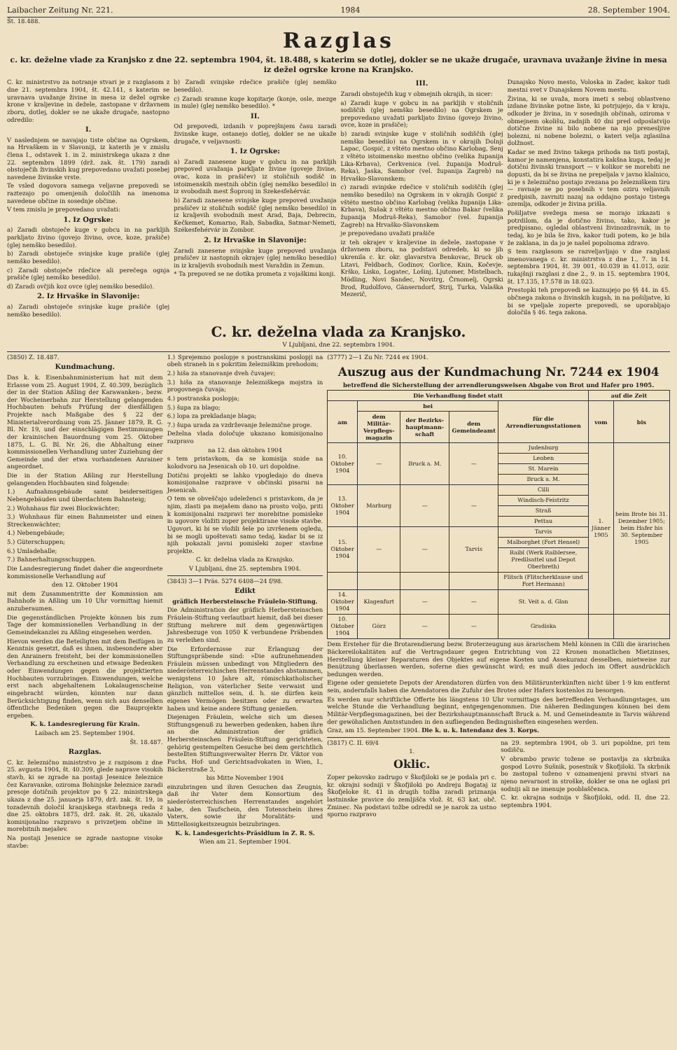Laibacher Zeitung Nr. 221. 1984 28. September 1904.
Št. 18.488.
Razglas
c. kr. deželne vlade za Kranjsko z dne 22. septembra 1904, št. 18.488, s katerim se dotlej, dokler se ne ukaže drugače, uravnava uvažanje živine in mesa iz dežel ogrske krone na Kranjsko.
C. kr. ministrstvo za notranje stvari je z razglasom z dne 21. septembra 1904, št. 42.141, s katerim se uravnava uvažanje živine in mesa iz dežel ogrske krone v kraljevine in dežele, zastopane v državnem zboru, dotlej, dokler se ne ukaže drugače, nastopno odredilo:
I.
V naslednjem se navajajo tiste občine na Ogrskem, na Hrvaškem in v Slavoniji, iz katerih je v zmislu člena I., odstavek 1. in 2. ministrskega ukaza z dne 22. septembra 1899 (drž. zak. št. 179) zaradi obstoječih živinskih kug prepovedano uvažati posebej navedene živinske vrste.
Te vsled dogovora samega veljavne prepovedi se raztezajo po omenjenih določilih na imenoma navedene občine in sosednje občine.
V tem zmislu je prepovedano uvažati:
1. Iz Ogrske:
a) Zaradi obstoječe kuge v gobcu in na parkljih parkljato živino (govejo živino, ovce, koze, prašiče) (glej nemško besedilo).
b) Zaradi obstoječe svinjske kuge prašiče (glej nemško besedilo).
c) Zaradi obstoječe rdečice ali perečega ognja prašiče (glej nemško besedilo).
d) Zaradi ovčjih koz ovce (glej nemško besedilo).
2. Iz Hrvaške in Slavonije:
a) Zaradi obstoječe svinjske kuge prašiče (glej nemško besedilo).
b) Zaradi svinjske rdečice prašiče (glej nemško besedilo).
c) Zaradi sramne kuge kopitarje (konje, osle, mezge in mule) (glej nemško besedilo). *
II.
Od prepovedi, izdanih v poprejšnjem času zaradi živinske kuge, ostanejo dotlej, dokler se ne ukaže drugače, v veljavnosti:
1. Iz Ogrske:
a) Zaradi zanesene kuge v gobcu in na parkljih prepoved uvažanja parkljate živine (goveje živine, ovac, koza in prašičev) iz stoličnih sodišč in istoimenskih mestnih občin (glej nemško besedilo) in iz svobodnih mest Šopronj in Szekesfehérvár.
b) Zaradi zanesene svinjske kuge prepoved uvažanja prašičev iz stoličnih sodišč (glej nemško besedilo) in iz kraljevih svobodnih mest Arad, Baja, Debrecin, Kečkemet, Komarno, Rab, Sabadka, Satmar-Nemeti, Székesfehérvár in Zombor.
2. Iz Hrvaške in Slavonije:
Zaradi zanesene svinjske kuge prepoved uvažanja prašičev iz nastopnih okrajev (glej nemško besedilo) in iz kraljevih svobodnih mest Varaždin in Zemun.
* Ta prepoved se ne dotika prometa z vojaškimi konji.
III.
Zaradi obstoječih kug v obmejnih okrajih, in sicer:
a) Zaradi kuge v gobcu in na parkljih v stoličnih sodiščih (glej nemško besedilo) na Ogrskem je prepovedano uvažati parkljato živino (govejo živino, ovce, koze in prašiče);
b) zaradi svinjske kuge v stoličnih sodiščih (glej nemško besedilo) na Ogrskem in v okrajih Dolnji Lapac, Gospić, z vštéto mestno občino Karlobag, Senj z vštéto istoimensko mestno občino (velika županija Lika-Krbava), Cerkvenica (vel. županija Modruš-Reka), Jaska, Samobor (vel. županija Zagreb) na Hrvaško-Slavonskem;
c) zaradi svinjske rdečice v stoličnih sodiščih (glej nemško besedilo) na Ogrskem in v okrajih Gospić z vštéto mestno občino Karlobag (velika županija Lika-Krbava), Sušak z vštéto mestno občino Bakar (velika županija Modruš-Reka), Samobor (vel. županija Zagreb) na Hrvaško-Slavonskem
je prepovedano uvažati prašiče
iz teh okrajev v kraljevine in dežele, zastopane v državnem zboru, na podstavi odredeb, ki so jih ukrenila c. kr. okr. glavarstva Benkovac, Bruck ob Litavi, Feldbach, Godinov, Gorlice, Knin, Kočevje, Krško, Lisko, Logatec, Lošinj, Ljutomer, Mistelbach, Mödling, Novi Sandec, Novitrg, Črnomelj, Ogrski Brod, Rudolfovo, Gänserndorf, Strij, Turka, Valaška Mezerič,
Dunajsko Novo mesto, Voloska in Zader, kakor tudi mestni svet v Dunajskem Novem mestu.
Živina, ki se uvaža, mora imeti s seboj oblastveno izdane živinske potne liste, ki potrjujejo, da v kraju, odkoder je živina, in v sosednjih občinah, oziroma v obmejnem okolišu, zadnjih 40 dni pred odposlatvijo dotične živine ni bilo nobene na njo prenesljive bolezni, ni nobene bolezni, o kateri velja zglasilna dolžnost.
Kadar se med živino takega prihoda na tisti postaji, kamor je namenjena, konstatira kakšna kuga, tedaj je dotični živinski transport — v kolikor se morebiti ne dopusti, da bi se živina ne prepeljala v javno klalnico, ki je s železnično postajo zvezana po železniškem tiru — ravnaje se po posebnih v tem oziru veljavnih predpisih, zavrniti nazaj na oddajno postajo tistega ozemlja, odkoder je živina prišla.
Pošiljatve svežega mesa se morajo izkazati s potrdilom, da je dotično živino, tako, kakor je predpisano, ogledal oblastveni živinozdravnik, in to tedaj, ko je bila še živa, kakor tudi potem, ko je bila že zaklana, in da jo je našel popolnoma zdravo.
S tem razglasom se razveljavljajo v dne razglasi imenovanega c. kr. ministrstva z dne 1., 7. in 14. septembra 1904, št. 39 001, 40.039 in 41.013, ozir. tukajšnji razglasi z dne 2., 9. in 15. septembra 1904, št. 17.135, 17.578 in 18.023.
Prestopki teh prepovedi se kaznujejo po §§ 44. in 45. občnega zakona o živinskih kugah, in na pošiljatve, ki bi se vpeljale zoperte prepovedi, se uporabljajo določila § 46. tega zakona.
C. kr. deželna vlada za Kranjsko.
V Ljubljani, dne 22. septembra 1904.
(3850) Z. 18.487.
Kundmachung.
Das k. k. Eisenbahnministerium hat mit dem Erlasse vom 25. August 1904, Z. 40.309, bezüglich der in der Station Aßling der Karawanken-, bezw. der Wocheinerbahn zur Herstellung gelangenden Hochbauten behufs Prüfung der diesfälligen Projekte nach Maßgabe des § 22 der Ministerialverordnung vom 25. Jänner 1879, R. G. Bl. Nr. 19, und der einschlägigen Bestimmungen der krainischen Bauordnung vom 25. Oktober 1875, L. G. Bl. Nr. 26, die Abhaltung einer kommissionellen Verhandlung unter Zuziehung der Gemeinde und der etwa vorhandenen Anrainer angeordnet.
Die in der Station Aßling zur Herstellung gelangenden Hochbauten sind folgende:
1.) Aufnahmsgebäude samt beiderseitigen Nebengebäuden und überdachtem Bahnsteig;
2.) Wohnhaus für zwei Blockwächter;
3.) Wohnhaus für einen Bahnmeister und einen Streckenwächter;
4.) Nebengebäude;
5.) Güterschuppen;
6.) Umladehalle;
7.) Bahnerhaltungsschuppen.
Die Landesregierung findet daher die angeordnete kommissionelle Verhandlung auf
den 12. Oktober 1904
mit dem Zusammentritte der Kommission am Bahnhofe in Aßling um 10 Uhr vormittag hiemit anzuberaumen.
Die gegenständlichen Projekte können bis zum Tage der kommissionellen Verhandlung in der Gemeindekanzlei zu Aßling eingesehen werden.
Hievon werden die Beteiligten mit dem Beifügen in Kenntnis gesetzt, daß es ihnen, insbesondere aber den Anrainern freisteht, bei der kommissionellen Verhandlung zu erscheinen und etwaige Bedenken oder Einwendungen gegen die projektierten Hochbauten vorzubringen. Einwendungen, welche erst nach abgehaltenem Lokalaugenscheine eingebracht würden, könnten nur dann Berücksichtigung finden, wenn sich aus denselben öffentliche Bedenken gegen die Bauprojekte ergeben.
K. k. Landesregierung für Krain.
Laibach am 25. September 1904.
Št. 18.487.
Razglas.
C. kr. železnično ministrstvo je z razpisom z dne 25. avgusta 1904, št. 40.309, glede naprave visokih stavb, ki se zgrade na postaji Jesenice železnice čez Karavanke, oziroma Bohinjske železnice zaradi presoje dotičnih projektov po § 22. ministrskega ukaza z dne 25. januarja 1879, drž. zak. št. 19, in tozadevnih določil kranjskega stavbnega reda z dne 25. oktobra 1875, drž. zak. št. 26, ukazalo komisijonalno razpravo s privzetjem občine in morebitnih mejašev.
Na postaji Jesenice se zgrade nastopne visoke stavbe:
1.) Sprejemno poslopje s postranskimi poslopji na obeh straneh in s pokritim železniškim prehodom;
2.) hiša za stanovanje dveh čuvajev;
3.) hiša za stanovanje železniškega mojstra in progovnega čuvaja;
4.) postranska poslopja;
5.) šupa za blago;
6.) lopa za prekladanje blaga;
7.) šupa urada za vzdrževanje železnične proge.
Deželna vlada določuje ukazano komisijonalno razpravo
na 12. dan oktobra 1904
s tem pristavkom, da se komisija snide na kolodvoru na Jesenicah ob 10. uri dopoldne.
Dotični projekti se lahko vpogledajo do dneva komisijonalne razprave v občinski pisarni na Jesenicah.
O tem se obveščajo udeleženci s pristavkom, da je njim, zlasti pa mejašem dano na prosto voljo, priti k komisijonalni razpravi ter morebitne pomisleke in ugovore vložiti zoper projektirane visoke stavbe. Ugovori, ki bi se vložili šele po izvršenem ogledu, bi se mogli upoštevati samo tedaj, kadar bi se iz njih pokazali javni pomisleki zoper stavbne projekte.
C. kr. deželna vlada za Kranjsko.
V Ljubljani, dne 25. septembra 1904.
(3843) 3—1 Präs. 5274 6408—24 f/98.
Edikt
gräflich Herbersteinsche Fräulein-Stiftung.
Die Administration der gräflich Herbersteinschen Fräulein-Stiftung verlautbart hiemit, daß bei dieser Stiftung mehrere mit dem gegenwärtigen Jahresbezuge von 1050 K verbundene Präbenden zu verleihen sind.
Die Erfordernisse zur Erlangung der Stiftungspräbende sind: »Die aufzunehmenden Fräulein müssen unbedingt von Mitgliedern des niederösterreichischen Herrenstandes abstammen, wenigstens 10 Jahre alt, römischkatholischer Religion, von väterlicher Seite verwaist und gänzlich mittellos sein, d. h. sie dürfen kein eigenes Vermögen besitzen oder zu erwarten haben und keine andere Stiftung genießen.
Diejenigen Fräulein, welche sich um diesen Stiftungsgenuß zu bewerben gedenken, haben ihre an die Administration der gräflich Herbersteinschen Fräulein-Stiftung gerichteten, gehörig gestempelten Gesuche bei dem gerichtlich bestellten Stiftungsverwalter Herrn Dr. Viktor von Fuchs, Hof- und Gerichtsadvokaten in Wien, I., Bäckerstraße 3,
bis Mitte November 1904
einzubringen und ihren Gesuchen das Zeugnis, daß ihr Vater dem Konsortium des niederösterreichischen Herrenstandes angehört habe, den Taufschein, den Totenschein ihres Vaters, sowie ihr Moralitäts- und Mittellosigkeitszeugnis beizubringen.
K. k. Landesgerichts-Präsidium in Z. R. S.
Wien am 21. September 1904.
(3777) 2—1 Zu Nr. 7244 ex 1904.
Auszug aus der Kundmachung Nr. 7244 ex 1904
betreffend die Sicherstellung der arrendierungsweisen Abgabe von Brot und Hafer pro 1905.
| Die Verhandlung findet statt | | | | | auf die Zeit | |
| --- | --- | --- | --- | --- | --- | --- |
| am | bei | | | für die Arrendierungsstationen | vom | bis |
| | dem Militär-Verpflegs-magazin | der Bezirks-hauptmann-schaft | dem Gemeindeamt | | | |
| 10. Oktober 1904 | — | Bruck a. M. | — | Judenburg | 1. Jänner 1905 | beim Brote bis 31. Dezember 1905; beim Hafer bis 30. September 1905 |
| | | | | Leoben | | |
| | | | | St. Marein | | |
| | | | | Bruck a. M. | | |
| 13. Oktober 1904 | Marburg | — | — | Cilli | | |
| | | | | Windisch-Feistritz | | |
| | | | | Straß | | |
| | | | | Pettau | | |
| 15. Oktober 1904 | — | — | Tarvis | Tarvis | | |
| | | | | Malborghet (Fort Hensel) | | |
| | | | | Raibl (Werk Raiblersee, Predilsattel und Depot Oberbreth) | | |
| | | | | Flitsch (Flitscherklause und Fort Hermann) | | |
| 14. Oktober 1904 | Klagenfurt | — | — | St. Veit a. d. Glan | | |
| 10. Oktober 1904 | Görz | — | — | Gradiska | | |
Dem Ersteher für die Brotarendierung bezw. Broterzeugung aus ärarischem Mehl können in Cilli die ärarischen Bäckereilokalitäten auf die Vertragsdauer gegen Entrichtung von 22 Kronen monatlichen Mietzinses, Herstellung kleiner Reparaturen des Objektes auf eigene Kosten und Assekuranz desselben, mietweise zur Benützung überlassen werden, soferne dies gewünscht wird; es muß dies jedoch im Offert ausdrücklich bedungen werden.
Eigene oder gemietete Depots der Arendatoren dürfen von den Militärunterkünften nicht über 1·9 km entfernt sein, andernfalls haben die Arendatoren die Zufuhr des Brotes oder Hafers kostenlos zu besorgen.
Es werden nur schriftliche Offerte bis längstens 10 Uhr vormittags des betreffenden Verhandlungstages, um welche Stunde die Verhandlung beginnt, entgegengenommen. Die näheren Bedingungen können bei dem Militär-Verpflegsmagazinen, bei der Bezirkshauptmannschaft Bruck a. M. und Gemeindeamte in Tarvis während der gewöhnlichen Amtsstunden in den aufliegenden Bedingnisheften eingesehen werden.
Graz, am 15. September 1904. Die k. u. k. Intendanz des 3. Korps.
(3817) C. II. 69/4
1.
Oklic.
Zoper pekovsko zadrugo v Škofjiloki se je podala pri c. kr. okrajni sodniji v Škofjiloki po Andreju Bogataj iz Škofjeloke št. 41 in drugih tožba zaradi priznanja lastninske pravice do zemljišča vlož. št. 63 kat. obč. Zminec. Na podstavi tožbe odredil se je narok za ustno sporno razpravo
na 29. septembra 1904, ob 3. uri popoldne, pri tem sodišču.
V obrambo pravic tožene se postavlja za skrbnika gospod Lovro Sušnik, posestnik v Škofjiloki. Ta skrbnik bo zastopal toženo v oznamenjeni pravni stvari na njeno nevarnost in stroške, dokler se ona ne oglasi pri sodniji ali ne imenuje pooblaščenca.
C. kr. okrajna sodnija v Škofjiloki, odd. II, dne 22. septembra 1904.